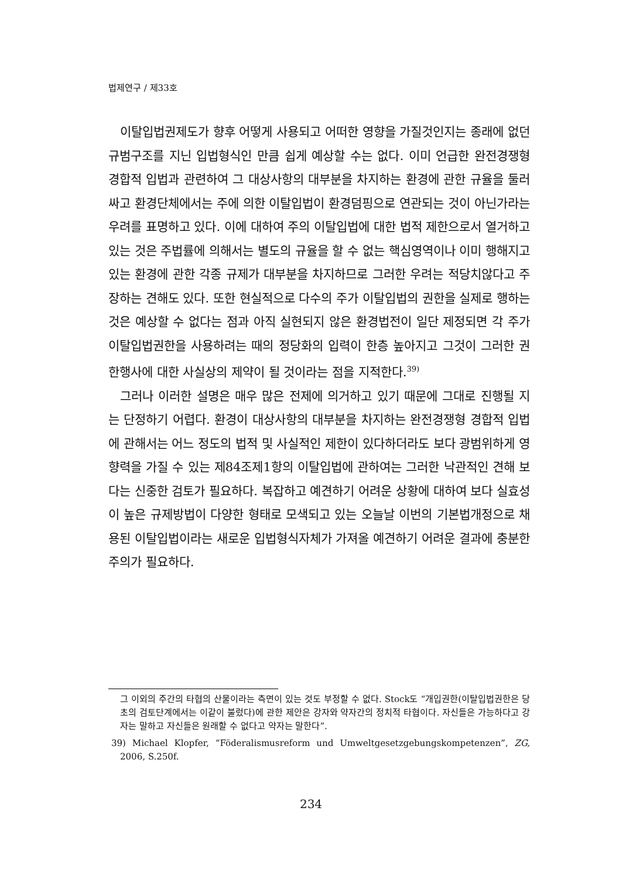법제연구 / 제33호
이탈입법권제도가 향후 어떻게 사용되고 어떠한 영향을 가질것인지는 종래에 없던 규범구조를 지닌 입법형식인 만큼 쉽게 예상할 수는 없다. 이미 언급한 완전경쟁형 경합적 입법과 관련하여 그 대상사항의 대부분을 차지하는 환경에 관한 규율을 둘러싸고 환경단체에서는 주에 의한 이탈입법이 환경덤핑으로 연관되는 것이 아닌가라는 우려를 표명하고 있다. 이에 대하여 주의 이탈입법에 대한 법적 제한으로서 열거하고 있는 것은 주법률에 의해서는 별도의 규율을 할 수 없는 핵심영역이나 이미 행해지고 있는 환경에 관한 각종 규제가 대부분을 차지하므로 그러한 우려는 적당치않다고 주장하는 견해도 있다. 또한 현실적으로 다수의 주가 이탈입법의 권한을 실제로 행하는 것은 예상할 수 없다는 점과 아직 실현되지 않은 환경법전이 일단 제정되면 각 주가 이탈입법권한을 사용하려는 때의 정당화의 입력이 한층 높아지고 그것이 그러한 권한행사에 대한 사실상의 제약이 될 것이라는 점을 지적한다.<sup>39)</sup>
그러나 이러한 설명은 매우 많은 전제에 의거하고 있기 때문에 그대로 진행될 지는 단정하기 어렵다. 환경이 대상사항의 대부분을 차지하는 완전경쟁형 경합적 입법에 관해서는 어느 정도의 법적 및 사실적인 제한이 있다하더라도 보다 광범위하게 영향력을 가질 수 있는 제84조제1항의 이탈입법에 관하여는 그러한 낙관적인 견해 보다는 신중한 검토가 필요하다. 복잡하고 예견하기 어려운 상황에 대하여 보다 실효성이 높은 규제방법이 다양한 형태로 모색되고 있는 오늘날 이번의 기본법개정으로 채용된 이탈입법이라는 새로운 입법형식자체가 가져올 예견하기 어려운 결과에 충분한 주의가 필요하다.
그 이외의 주간의 타협의 산물이라는 측면이 있는 것도 부정할 수 없다. Stock도 “개입권한(이탈입법권한은 당초의 검토단계에서는 이같이 불렀다)에 관한 제안은 강자와 약자간의 정치적 타협이다. 자신들은 가능하다고 강자는 말하고 자신들은 원래할 수 없다고 약자는 말한다”.
39) Michael Klopfer, “Föderalismusreform und Umweltgesetzgebungskompetenzen”, ZG, 2006, S.250f.
234